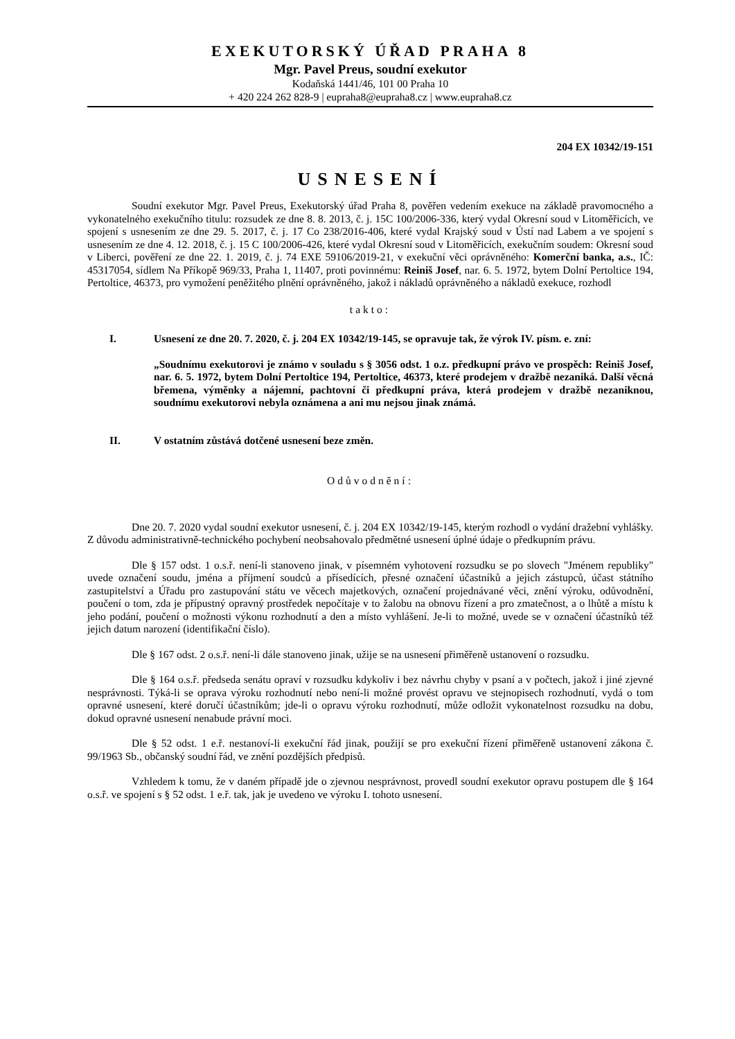EXEKUTORSKÝ ÚŘAD PRAHA 8
Mgr. Pavel Preus, soudní exekutor
Kodaňská 1441/46, 101 00 Praha 10
+ 420 224 262 828-9 | eupraha8@eupraha8.cz | www.eupraha8.cz
204 EX 10342/19-151
USNESENÍ
Soudní exekutor Mgr. Pavel Preus, Exekutorský úřad Praha 8, pověřen vedením exekuce na základě pravomocného a vykonatelného exekučního titulu: rozsudek ze dne 8. 8. 2013, č. j. 15C 100/2006-336, který vydal Okresní soud v Litoměřicích, ve spojení s usnesením ze dne 29. 5. 2017, č. j. 17 Co 238/2016-406, které vydal Krajský soud v Ústí nad Labem a ve spojení s usnesením ze dne 4. 12. 2018, č. j. 15 C 100/2006-426, které vydal Okresní soud v Litoměřicích, exekučním soudem: Okresní soud v Liberci, pověření ze dne 22. 1. 2019, č. j. 74 EXE 59106/2019-21, v exekuční věci oprávněného: Komerční banka, a.s., IČ: 45317054, sídlem Na Příkopě 969/33, Praha 1, 11407, proti povinnému: Reiniš Josef, nar. 6. 5. 1972, bytem Dolní Pertoltice 194, Pertoltice, 46373, pro vymožení peněžitého plnění oprávněného, jakož i nákladů oprávněného a nákladů exekuce, rozhodl
takto:
I. Usnesení ze dne 20. 7. 2020, č. j. 204 EX 10342/19-145, se opravuje tak, že výrok IV. písm. e. zní:
„Soudnímu exekutorovi je známo v souladu s § 3056 odst. 1 o.z. předkupní právo ve prospěch: Reiniš Josef, nar. 6. 5. 1972, bytem Dolní Pertoltice 194, Pertoltice, 46373, které prodejem v dražbě nezaniká. Další věcná břemena, výměnky a nájemní, pachtovní či předkupní práva, která prodejem v dražbě nezaniknou, soudnímu exekutorovi nebyla oznámena a ani mu nejsou jinak známá.
II. V ostatním zůstává dotčené usnesení beze změn.
Odůvodnění:
Dne 20. 7. 2020 vydal soudní exekutor usnesení, č. j. 204 EX 10342/19-145, kterým rozhodl o vydání dražební vyhlášky. Z důvodu administrativně-technického pochybení neobsahovalo předmětné usnesení úplné údaje o předkupním právu.
Dle § 157 odst. 1 o.s.ř. není-li stanoveno jinak, v písemném vyhotovení rozsudku se po slovech "Jménem republiky" uvede označení soudu, jména a příjmení soudců a přísedících, přesné označení účastníků a jejich zástupců, účast státního zastupitelství a Úřadu pro zastupování státu ve věcech majetkových, označení projednávané věci, znění výroku, odůvodnění, poučení o tom, zda je přípustný opravný prostředek nepočítaje v to žalobu na obnovu řízení a pro zmatečnost, a o lhůtě a místu k jeho podání, poučení o možnosti výkonu rozhodnutí a den a místo vyhlášení. Je-li to možné, uvede se v označení účastníků též jejich datum narození (identifikační číslo).
Dle § 167 odst. 2 o.s.ř. není-li dále stanoveno jinak, užije se na usnesení přiměřeně ustanovení o rozsudku.
Dle § 164 o.s.ř. předseda senátu opraví v rozsudku kdykoliv i bez návrhu chyby v psaní a v počtech, jakož i jiné zjevné nesprávnosti. Týká-li se oprava výroku rozhodnutí nebo není-li možné provést opravu ve stejnopisech rozhodnutí, vydá o tom opravné usnesení, které doručí účastníkům; jde-li o opravu výroku rozhodnutí, může odložit vykonatelnost rozsudku na dobu, dokud opravné usnesení nenabude právní moci.
Dle § 52 odst. 1 e.ř. nestanoví-li exekuční řád jinak, použijí se pro exekuční řízení přiměřeně ustanovení zákona č. 99/1963 Sb., občanský soudní řád, ve znění pozdějších předpisů.
Vzhledem k tomu, že v daném případě jde o zjevnou nesprávnost, provedl soudní exekutor opravu postupem dle § 164 o.s.ř. ve spojení s § 52 odst. 1 e.ř. tak, jak je uvedeno ve výroku I. tohoto usnesení.